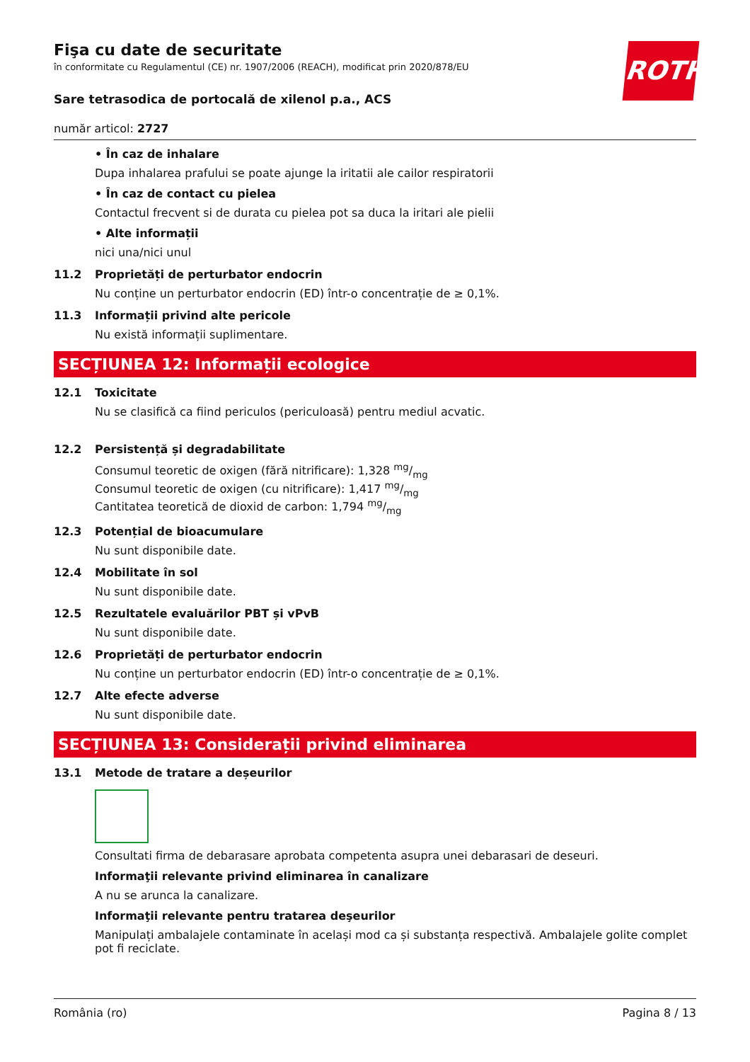ROTH
Fişa cu date de securitate
în conformitate cu Regulamentul (CE) nr. 1907/2006 (REACH), modificat prin 2020/878/EU
Sare tetrasodica de portocală de xilenol p.a., ACS
număr articol: 2727
• În caz de inhalare
Dupa inhalarea prafului se poate ajunge la iritatii ale cailor respiratorii
• În caz de contact cu pielea
Contactul frecvent si de durata cu pielea pot sa duca la iritari ale pielii
• Alte informații
nici una/nici unul
11.2 Proprietăți de perturbator endocrin
Nu conține un perturbator endocrin (ED) într-o concentrație de ≥ 0,1%.
11.3 Informații privind alte pericole
Nu există informații suplimentare.
SECȚIUNEA 12: Informații ecologice
12.1 Toxicitate
Nu se clasifică ca fiind periculos (periculoasă) pentru mediul acvatic.
12.2 Persistență și degradabilitate
Consumul teoretic de oxigen (fără nitrificare): 1,328 mg/mg
Consumul teoretic de oxigen (cu nitrificare): 1,417 mg/mg
Cantitatea teoretică de dioxid de carbon: 1,794 mg/mg
12.3 Potențial de bioacumulare
Nu sunt disponibile date.
12.4 Mobilitate în sol
Nu sunt disponibile date.
12.5 Rezultatele evaluărilor PBT și vPvB
Nu sunt disponibile date.
12.6 Proprietăți de perturbator endocrin
Nu conține un perturbator endocrin (ED) într-o concentrație de ≥ 0,1%.
12.7 Alte efecte adverse
Nu sunt disponibile date.
SECȚIUNEA 13: Considerații privind eliminarea
13.1 Metode de tratare a deșeurilor
Consultati firma de debarasare aprobata competenta asupra unei debarasari de deseuri.
Informaţii relevante privind eliminarea în canalizare
A nu se arunca la canalizare.
Informaţii relevante pentru tratarea deşeurilor
Manipulați ambalajele contaminate în același mod ca și substanța respectivă. Ambalajele golite complet pot fi reciclate.
România (ro) Pagina 8 / 13